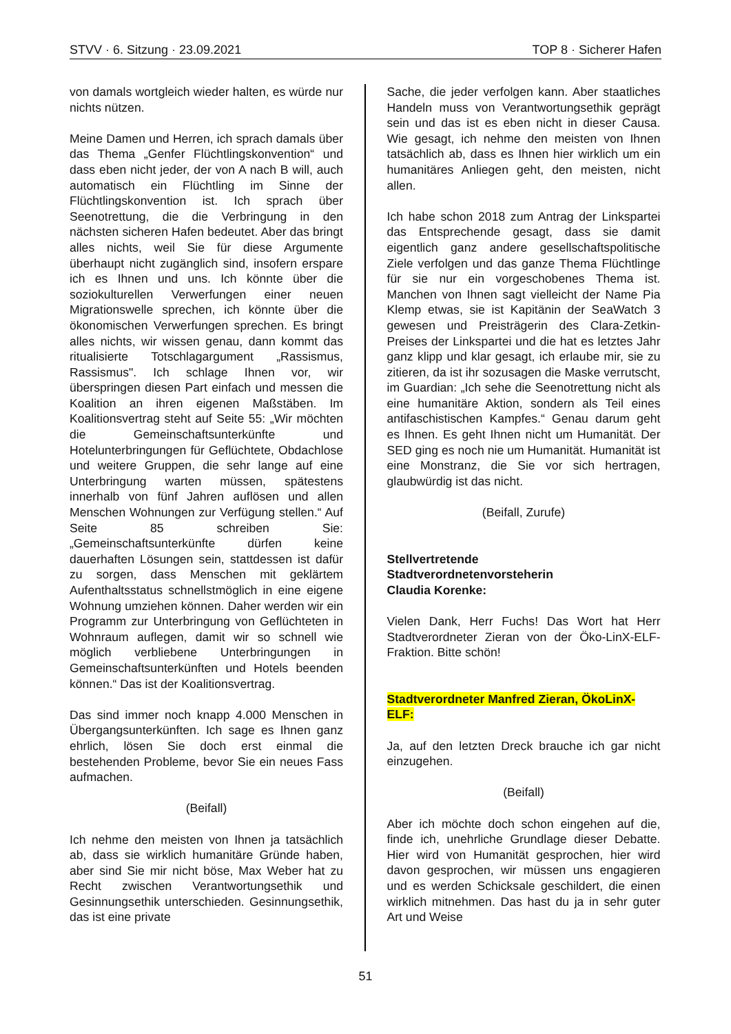STVV · 6. Sitzung · 23.09.2021 TOP 8 · Sicherer Hafen
von damals wortgleich wieder halten, es würde nur nichts nützen.
Meine Damen und Herren, ich sprach damals über das Thema „Genfer Flüchtlingskonvention“ und dass eben nicht jeder, der von A nach B will, auch automatisch ein Flüchtling im Sinne der Flüchtlingskonvention ist. Ich sprach über Seenotrettung, die die Verbringung in den nächsten sicheren Hafen bedeutet. Aber das bringt alles nichts, weil Sie für diese Argumente überhaupt nicht zugänglich sind, insofern erspare ich es Ihnen und uns. Ich könnte über die soziokulturellen Verwerfungen einer neuen Migrationswelle sprechen, ich könnte über die ökonomischen Verwerfungen sprechen. Es bringt alles nichts, wir wissen genau, dann kommt das ritualisierte Totschlagargument „Rassismus, Rassismus". Ich schlage Ihnen vor, wir überspringen diesen Part einfach und messen die Koalition an ihren eigenen Maßstäben. Im Koalitionsvertrag steht auf Seite 55: „Wir möchten die Gemeinschaftsunterkünfte und Hotelunterbringungen für Geflüchtete, Obdachlose und weitere Gruppen, die sehr lange auf eine Unterbringung warten müssen, spätestens innerhalb von fünf Jahren auflösen und allen Menschen Wohnungen zur Verfügung stellen.“ Auf Seite 85 schreiben Sie: „Gemeinschaftsunterkünfte dürfen keine dauerhaften Lösungen sein, stattdessen ist dafür zu sorgen, dass Menschen mit geklärtem Aufenthaltsstatus schnellstmöglich in eine eigene Wohnung umziehen können. Daher werden wir ein Programm zur Unterbringung von Geflüchteten in Wohnraum auflegen, damit wir so schnell wie möglich verbliebene Unterbringungen in Gemeinschaftsunterkünften und Hotels beenden können.“ Das ist der Koalitionsvertrag.
Das sind immer noch knapp 4.000 Menschen in Übergangsunterkünften. Ich sage es Ihnen ganz ehrlich, lösen Sie doch erst einmal die bestehenden Probleme, bevor Sie ein neues Fass aufmachen.
(Beifall)
Ich nehme den meisten von Ihnen ja tatsächlich ab, dass sie wirklich humanitäre Gründe haben, aber sind Sie mir nicht böse, Max Weber hat zu Recht zwischen Verantwortungsethik und Gesinnungsethik unterschieden. Gesinnungsethik, das ist eine private
Sache, die jeder verfolgen kann. Aber staatliches Handeln muss von Verantwortungsethik geprägt sein und das ist es eben nicht in dieser Causa. Wie gesagt, ich nehme den meisten von Ihnen tatsächlich ab, dass es Ihnen hier wirklich um ein humanitäres Anliegen geht, den meisten, nicht allen.
Ich habe schon 2018 zum Antrag der Linkspartei das Entsprechende gesagt, dass sie damit eigentlich ganz andere gesellschaftspolitische Ziele verfolgen und das ganze Thema Flüchtlinge für sie nur ein vorgeschobenes Thema ist. Manchen von Ihnen sagt vielleicht der Name Pia Klemp etwas, sie ist Kapitänin der SeaWatch 3 gewesen und Preisträgerin des Clara-Zetkin-Preises der Linkspartei und die hat es letztes Jahr ganz klipp und klar gesagt, ich erlaube mir, sie zu zitieren, da ist ihr sozusagen die Maske verrutscht, im Guardian: „Ich sehe die Seenotrettung nicht als eine humanitäre Aktion, sondern als Teil eines antifaschistischen Kampfes.“ Genau darum geht es Ihnen. Es geht Ihnen nicht um Humanität. Der SED ging es noch nie um Humanität. Humanität ist eine Monstranz, die Sie vor sich hertragen, glaubwürdig ist das nicht.
(Beifall, Zurufe)
Stellvertretende
Stadtverordnetenvorsteherin
Claudia Korenke:
Vielen Dank, Herr Fuchs! Das Wort hat Herr Stadtverordneter Zieran von der Öko-LinX-ELF-Fraktion. Bitte schön!
Stadtverordneter Manfred Zieran, ÖkoLinX-ELF:
Ja, auf den letzten Dreck brauche ich gar nicht einzugehen.
(Beifall)
Aber ich möchte doch schon eingehen auf die, finde ich, unehrliche Grundlage dieser Debatte. Hier wird von Humanität gesprochen, hier wird davon gesprochen, wir müssen uns engagieren und es werden Schicksale geschildert, die einen wirklich mitnehmen. Das hast du ja in sehr guter Art und Weise
51